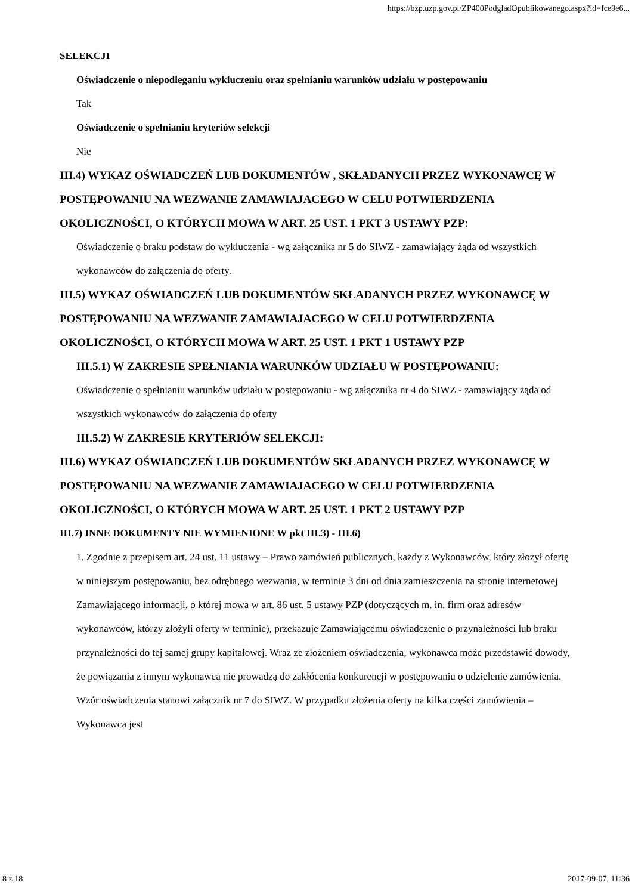https://bzp.uzp.gov.pl/ZP400PodgladOpublikowanego.aspx?id=fce9e6...
SELEKCJI
Oświadczenie o niepodleganiu wykluczeniu oraz spełnianiu warunków udziału w postępowaniu
Tak
Oświadczenie o spełnianiu kryteriów selekcji
Nie
III.4) WYKAZ OŚWIADCZEŃ LUB DOKUMENTÓW , SKŁADANYCH PRZEZ WYKONAWCĘ W POSTĘPOWANIU NA WEZWANIE ZAMAWIAJACEGO W CELU POTWIERDZENIA OKOLICZNOŚCI, O KTÓRYCH MOWA W ART. 25 UST. 1 PKT 3 USTAWY PZP:
Oświadczenie o braku podstaw do wykluczenia - wg załącznika nr 5 do SIWZ - zamawiający żąda od wszystkich wykonawców do załączenia do oferty.
III.5) WYKAZ OŚWIADCZEŃ LUB DOKUMENTÓW SKŁADANYCH PRZEZ WYKONAWCĘ W POSTĘPOWANIU NA WEZWANIE ZAMAWIAJACEGO W CELU POTWIERDZENIA OKOLICZNOŚCI, O KTÓRYCH MOWA W ART. 25 UST. 1 PKT 1 USTAWY PZP
III.5.1) W ZAKRESIE SPEŁNIANIA WARUNKÓW UDZIAŁU W POSTĘPOWANIU:
Oświadczenie o spełnianiu warunków udziału w postępowaniu - wg załącznika nr 4 do SIWZ - zamawiający żąda od wszystkich wykonawców do załączenia do oferty
III.5.2) W ZAKRESIE KRYTERIÓW SELEKCJI:
III.6) WYKAZ OŚWIADCZEŃ LUB DOKUMENTÓW SKŁADANYCH PRZEZ WYKONAWCĘ W POSTĘPOWANIU NA WEZWANIE ZAMAWIAJACEGO W CELU POTWIERDZENIA OKOLICZNOŚCI, O KTÓRYCH MOWA W ART. 25 UST. 1 PKT 2 USTAWY PZP
III.7) INNE DOKUMENTY NIE WYMIENIONE W pkt III.3) - III.6)
1. Zgodnie z przepisem art. 24 ust. 11 ustawy – Prawo zamówień publicznych, każdy z Wykonawców, który złożył ofertę w niniejszym postępowaniu, bez odrębnego wezwania, w terminie 3 dni od dnia zamieszczenia na stronie internetowej Zamawiającego informacji, o której mowa w art. 86 ust. 5 ustawy PZP (dotyczących m. in. firm oraz adresów wykonawców, którzy złożyli oferty w terminie), przekazuje Zamawiającemu oświadczenie o przynależności lub braku przynależności do tej samej grupy kapitałowej. Wraz ze złożeniem oświadczenia, wykonawca może przedstawić dowody, że powiązania z innym wykonawcą nie prowadzą do zakłócenia konkurencji w postępowaniu o udzielenie zamówienia. Wzór oświadczenia stanowi załącznik nr 7 do SIWZ. W przypadku złożenia oferty na kilka części zamówienia – Wykonawca jest
8 z 18 2017-09-07, 11:36